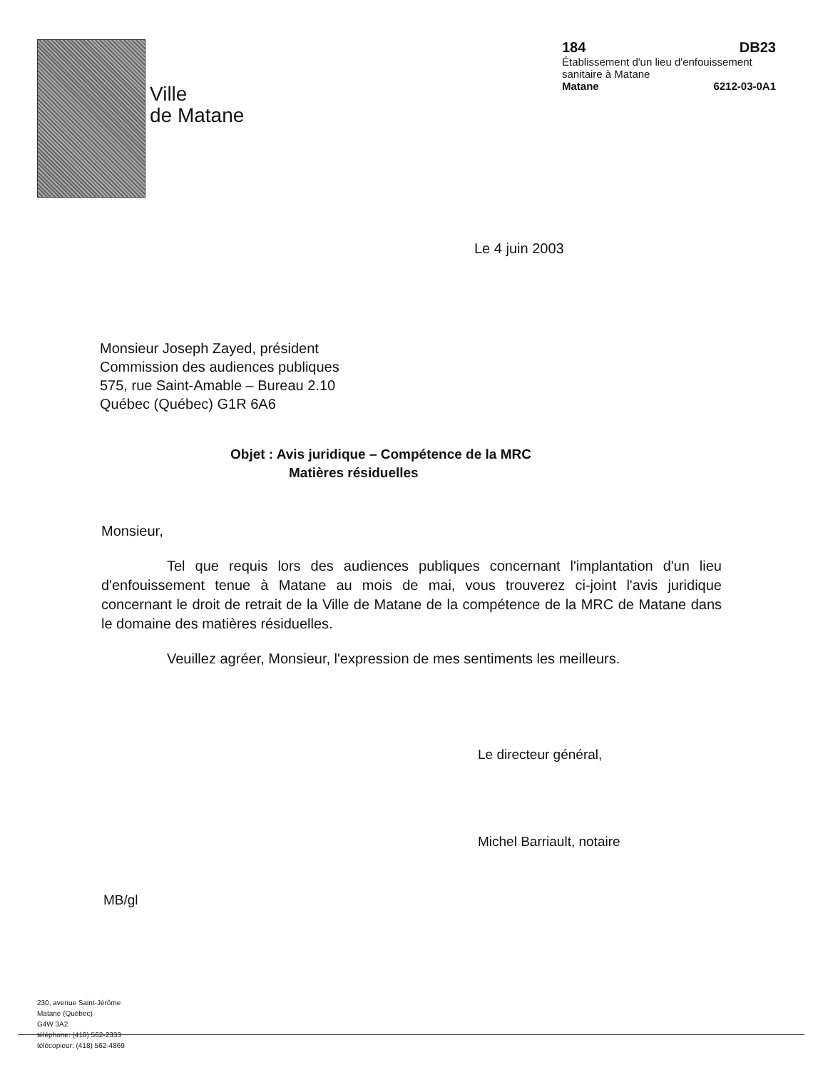Ville
de Matane
184 DB23
Établissement d'un lieu d'enfouissement sanitaire à Matane
Matane 6212-03-0A1
Le 4 juin 2003
Monsieur Joseph Zayed, président
Commission des audiences publiques
575, rue Saint-Amable – Bureau 2.10
Québec (Québec) G1R 6A6
Objet : Avis juridique – Compétence de la MRC
Matières résiduelles
Monsieur,
Tel que requis lors des audiences publiques concernant l'implantation d'un lieu d'enfouissement tenue à Matane au mois de mai, vous trouverez ci-joint l'avis juridique concernant le droit de retrait de la Ville de Matane de la compétence de la MRC de Matane dans le domaine des matières résiduelles.
Veuillez agréer, Monsieur, l'expression de mes sentiments les meilleurs.
Le directeur général,
Michel Barriault, notaire
MB/gl
230, avenue Saint-Jérôme
Matane (Québec)
G4W 3A2
téléphone: (418) 562-2333
télécopieur: (418) 562-4869